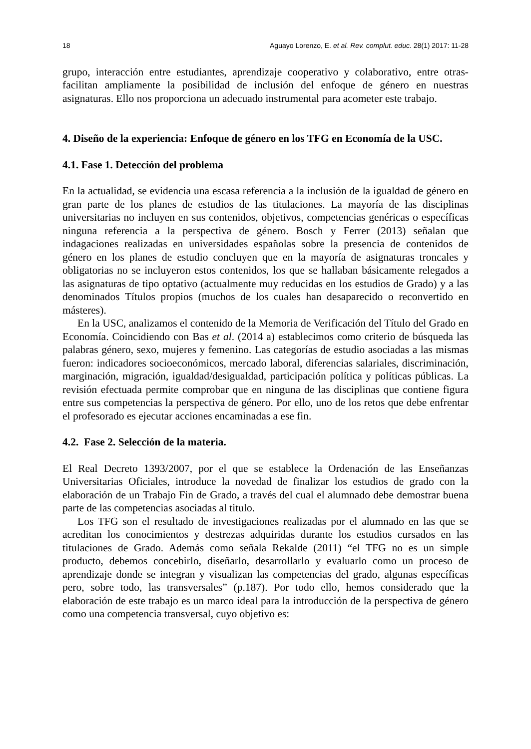18 Aguayo Lorenzo, E. et al. Rev. complut. educ. 28(1) 2017: 11-28
grupo, interacción entre estudiantes, aprendizaje cooperativo y colaborativo, entre otras- facilitan ampliamente la posibilidad de inclusión del enfoque de género en nuestras asignaturas. Ello nos proporciona un adecuado instrumental para acometer este trabajo.
4. Diseño de la experiencia: Enfoque de género en los TFG en Economía de la USC.
4.1. Fase 1. Detección del problema
En la actualidad, se evidencia una escasa referencia a la inclusión de la igualdad de género en gran parte de los planes de estudios de las titulaciones. La mayoría de las disciplinas universitarias no incluyen en sus contenidos, objetivos, competencias genéricas o específicas ninguna referencia a la perspectiva de género. Bosch y Ferrer (2013) señalan que indagaciones realizadas en universidades españolas sobre la presencia de contenidos de género en los planes de estudio concluyen que en la mayoría de asignaturas troncales y obligatorias no se incluyeron estos contenidos, los que se hallaban básicamente relegados a las asignaturas de tipo optativo (actualmente muy reducidas en los estudios de Grado) y a las denominados Títulos propios (muchos de los cuales han desaparecido o reconvertido en másteres).
En la USC, analizamos el contenido de la Memoria de Verificación del Título del Grado en Economía. Coincidiendo con Bas et al. (2014 a) establecimos como criterio de búsqueda las palabras género, sexo, mujeres y femenino. Las categorías de estudio asociadas a las mismas fueron: indicadores socioeconómicos, mercado laboral, diferencias salariales, discriminación, marginación, migración, igualdad/desigualdad, participación política y políticas públicas. La revisión efectuada permite comprobar que en ninguna de las disciplinas que contiene figura entre sus competencias la perspectiva de género. Por ello, uno de los retos que debe enfrentar el profesorado es ejecutar acciones encaminadas a ese fin.
4.2. Fase 2. Selección de la materia.
El Real Decreto 1393/2007, por el que se establece la Ordenación de las Enseñanzas Universitarias Oficiales, introduce la novedad de finalizar los estudios de grado con la elaboración de un Trabajo Fin de Grado, a través del cual el alumnado debe demostrar buena parte de las competencias asociadas al titulo.
Los TFG son el resultado de investigaciones realizadas por el alumnado en las que se acreditan los conocimientos y destrezas adquiridas durante los estudios cursados en las titulaciones de Grado. Además como señala Rekalde (2011) “el TFG no es un simple producto, debemos concebirlo, diseñarlo, desarrollarlo y evaluarlo como un proceso de aprendizaje donde se integran y visualizan las competencias del grado, algunas específicas pero, sobre todo, las transversales” (p.187). Por todo ello, hemos considerado que la elaboración de este trabajo es un marco ideal para la introducción de la perspectiva de género como una competencia transversal, cuyo objetivo es: